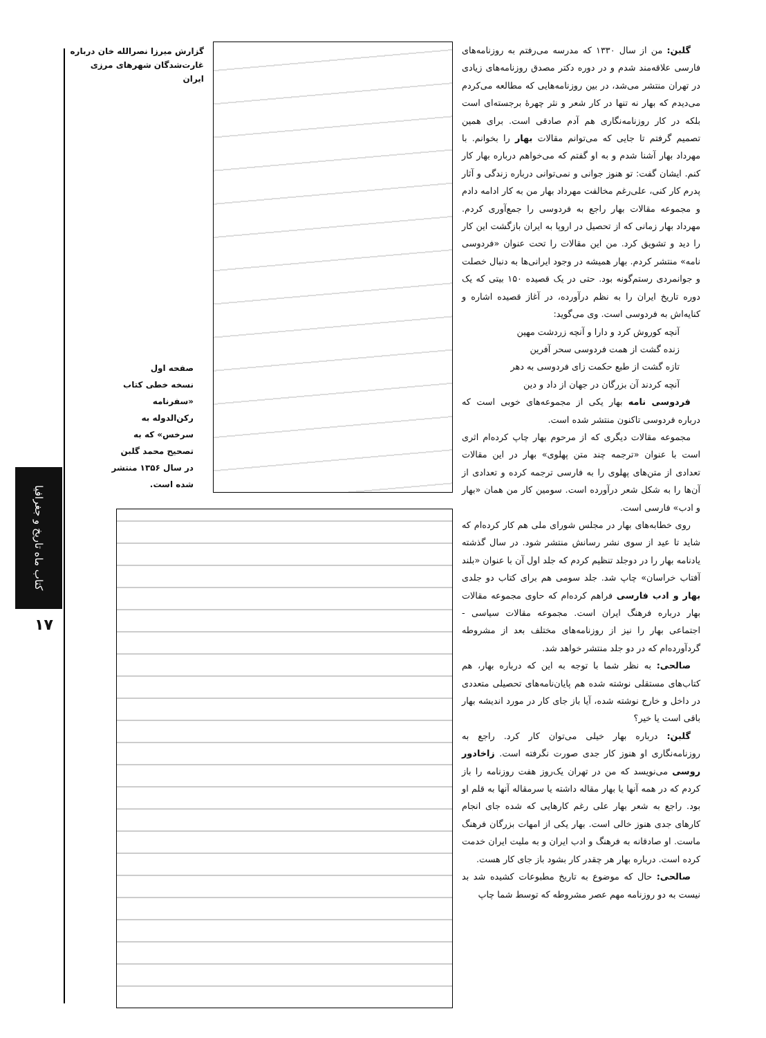کتاب ماه تاریخ و جغرافیا
۱۷
گزارش میرزا نصرالله خان درباره غارت‌شدگان شهرهای مرزی ایران
صفحه اول
نسخه خطی کتاب «سفرنامه رکن‌الدوله به سرخس» که به تصحیح محمد گلبن در سال ۱۳۵۶ منتشر شده است.
گلبن: من از سال ۱۳۳۰ که مدرسه می‌رفتم به روزنامه‌های فارسی علاقه‌مند شدم و در دوره دکتر مصدق روزنامه‌های زیادی در تهران منتشر می‌شد، در بین روزنامه‌هایی که مطالعه می‌کردم می‌دیدم که بهار نه تنها در کار شعر و نثر چهرهٔ برجسته‌ای است بلکه در کار روزنامه‌نگاری هم آدم صادقی است. برای همین تصمیم گرفتم تا جایی که می‌توانم مقالات بهار را بخوانم. با مهرداد بهار آشنا شدم و به او گفتم که می‌خواهم درباره بهار کار کنم. ایشان گفت: تو هنوز جوانی و نمی‌توانی درباره زندگی و آثار پدرم کار کنی، علی‌رغم مخالفت مهرداد بهار من به کار ادامه دادم و مجموعه مقالات بهار راجع به فردوسی را جمع‌آوری کردم. مهرداد بهار زمانی که از تحصیل در اروپا به ایران بازگشت این کار را دید و تشویق کرد. من این مقالات را تحت عنوان «فردوسی نامه» منتشر کردم. بهار همیشه در وجود ایرانی‌ها به دنبال خصلت و جوانمردی رستم‌گونه بود. حتی در یک قصیده ۱۵۰ بیتی که یک دوره تاریخ ایران را به نظم درآورده، در آغاز قصیده اشاره و کنایه‌اش به فردوسی است. وی می‌گوید:
آنچه کوروش کرد و دارا و آنچه زردشت مهین
زنده گشت از همت فردوسی سحر آفرین
تازه گشت از طبع حکمت زای فردوسی به دهر
آنچه کردند آن بزرگان در جهان از داد و دین
فردوسی نامه بهار یکی از مجموعه‌های خوبی است که درباره فردوسی تاکنون منتشر شده است.
مجموعه مقالات دیگری که از مرحوم بهار چاپ کرده‌ام اثری است با عنوان «ترجمه چند متن پهلوی» بهار در این مقالات تعدادی از متن‌های پهلوی را به فارسی ترجمه کرده و تعدادی از آن‌ها را به شکل شعر درآورده است. سومین کار من همان «بهار و ادب» فارسی است.
روی خطابه‌های بهار در مجلس شورای ملی هم کار کرده‌ام که شاید تا عید از سوی نشر رسانش منتشر شود. در سال گذشته یادنامه بهار را در دوجلد تنظیم کردم که جلد اول آن با عنوان «بلند آفتاب خراسان» چاپ شد. جلد سومی هم برای کتاب دو جلدی بهار و ادب فارسی فراهم کرده‌ام که حاوی مجموعه مقالات بهار درباره فرهنگ ایران است. مجموعه مقالات سیاسی - اجتماعی بهار را نیز از روزنامه‌های مختلف بعد از مشروطه گردآورده‌ام که در دو جلد منتشر خواهد شد.
صالحی: به نظر شما با توجه به این که درباره بهار، هم کتاب‌های مستقلی نوشته شده هم پایان‌نامه‌های تحصیلی متعددی در داخل و خارج نوشته شده، آیا باز جای کار در مورد اندیشه بهار باقی است یا خیر؟
گلبن: درباره بهار خیلی می‌توان کار کرد. راجع به روزنامه‌نگاری او هنوز کار جدی صورت نگرفته است. زاخادور روسی می‌نویسد که من در تهران یک‌روز هفت روزنامه را باز کردم که در همه آنها یا بهار مقاله داشته یا سرمقاله آنها به قلم او بود. راجع به شعر بهار علی رغم کارهایی که شده جای انجام کارهای جدی هنوز خالی است. بهار یکی از امهات بزرگان فرهنگ ماست. او صادقانه به فرهنگ و ادب ایران و به ملیت ایران خدمت کرده است. درباره بهار هر چقدر کار بشود باز جای کار هست.
صالحی: حال که موضوع به تاریخ مطبوعات کشیده شد بد نیست به دو روزنامه مهم عصر مشروطه که توسط شما چاپ